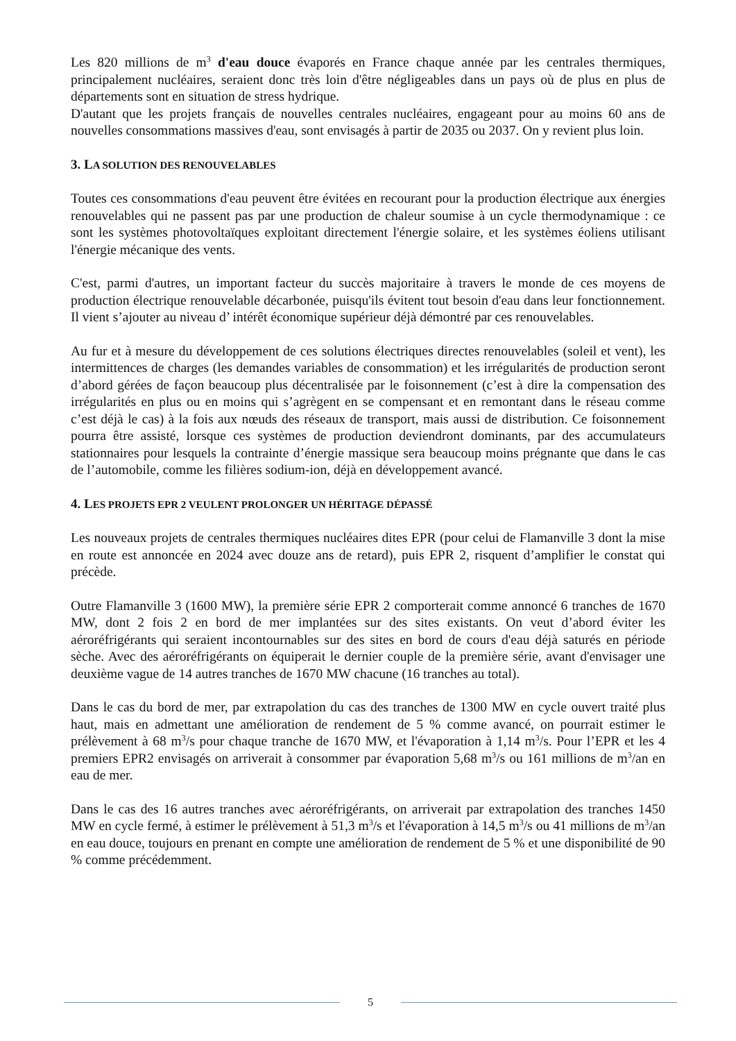Les 820 millions de m<sup>3</sup> d'eau douce évaporés en France chaque année par les centrales thermiques, principalement nucléaires, seraient donc très loin d'être négligeables dans un pays où de plus en plus de départements sont en situation de stress hydrique.
D'autant que les projets français de nouvelles centrales nucléaires, engageant pour au moins 60 ans de nouvelles consommations massives d'eau, sont envisagés à partir de 2035 ou 2037. On y revient plus loin.
3. LA SOLUTION DES RENOUVELABLES
Toutes ces consommations d'eau peuvent être évitées en recourant pour la production électrique aux énergies renouvelables qui ne passent pas par une production de chaleur soumise à un cycle thermodynamique : ce sont les systèmes photovoltaïques exploitant directement l'énergie solaire, et les systèmes éoliens utilisant l'énergie mécanique des vents.
C'est, parmi d'autres, un important facteur du succès majoritaire à travers le monde de ces moyens de production électrique renouvelable décarbonée, puisqu'ils évitent tout besoin d'eau dans leur fonctionnement. Il vient s’ajouter au niveau d’ intérêt économique supérieur déjà démontré par ces renouvelables.
Au fur et à mesure du développement de ces solutions électriques directes renouvelables (soleil et vent), les intermittences de charges (les demandes variables de consommation) et les irrégularités de production seront d’abord gérées de façon beaucoup plus décentralisée par le foisonnement (c’est à dire la compensation des irrégularités en plus ou en moins qui s’agrègent en se compensant et en remontant dans le réseau comme c’est déjà le cas) à la fois aux nœuds des réseaux de transport, mais aussi de distribution. Ce foisonnement pourra être assisté, lorsque ces systèmes de production deviendront dominants, par des accumulateurs stationnaires pour lesquels la contrainte d’énergie massique sera beaucoup moins prégnante que dans le cas de l’automobile, comme les filières sodium-ion, déjà en développement avancé.
4. LES PROJETS EPR 2 VEULENT PROLONGER UN HÉRITAGE DÉPASSÉ
Les nouveaux projets de centrales thermiques nucléaires dites EPR (pour celui de Flamanville 3 dont la mise en route est annoncée en 2024 avec douze ans de retard), puis EPR 2, risquent d’amplifier le constat qui précède.
Outre Flamanville 3 (1600 MW), la première série EPR 2 comporterait comme annoncé 6 tranches de 1670 MW, dont 2 fois 2 en bord de mer implantées sur des sites existants. On veut d’abord éviter les aéroréfrigérants qui seraient incontournables sur des sites en bord de cours d'eau déjà saturés en période sèche. Avec des aéroréfrigérants on équiperait le dernier couple de la première série, avant d'envisager une deuxième vague de 14 autres tranches de 1670 MW chacune (16 tranches au total).
Dans le cas du bord de mer, par extrapolation du cas des tranches de 1300 MW en cycle ouvert traité plus haut, mais en admettant une amélioration de rendement de 5 % comme avancé, on pourrait estimer le prélèvement à 68 m<sup>3</sup>/s pour chaque tranche de 1670 MW, et l'évaporation à 1,14 m<sup>3</sup>/s. Pour l’EPR et les 4 premiers EPR2 envisagés on arriverait à consommer par évaporation 5,68 m<sup>3</sup>/s ou 161 millions de m<sup>3</sup>/an en eau de mer.
Dans le cas des 16 autres tranches avec aéroréfrigérants, on arriverait par extrapolation des tranches 1450 MW en cycle fermé, à estimer le prélèvement à 51,3 m<sup>3</sup>/s et l'évaporation à 14,5 m<sup>3</sup>/s ou 41 millions de m<sup>3</sup>/an en eau douce, toujours en prenant en compte une amélioration de rendement de 5 % et une disponibilité de 90 % comme précédemment.
5